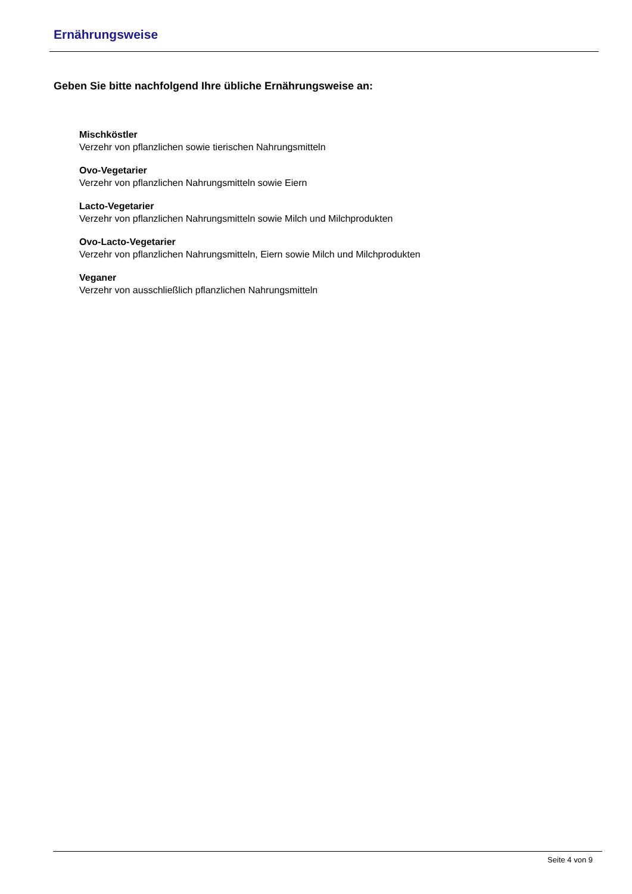Ernährungsweise
Geben Sie bitte nachfolgend Ihre übliche Ernährungsweise an:
Mischköstler
Verzehr von pflanzlichen sowie tierischen Nahrungsmitteln
Ovo-Vegetarier
Verzehr von pflanzlichen Nahrungsmitteln sowie Eiern
Lacto-Vegetarier
Verzehr von pflanzlichen Nahrungsmitteln sowie Milch und Milchprodukten
Ovo-Lacto-Vegetarier
Verzehr von pflanzlichen Nahrungsmitteln, Eiern sowie Milch und Milchprodukten
Veganer
Verzehr von ausschließlich pflanzlichen Nahrungsmitteln
Seite 4 von 9